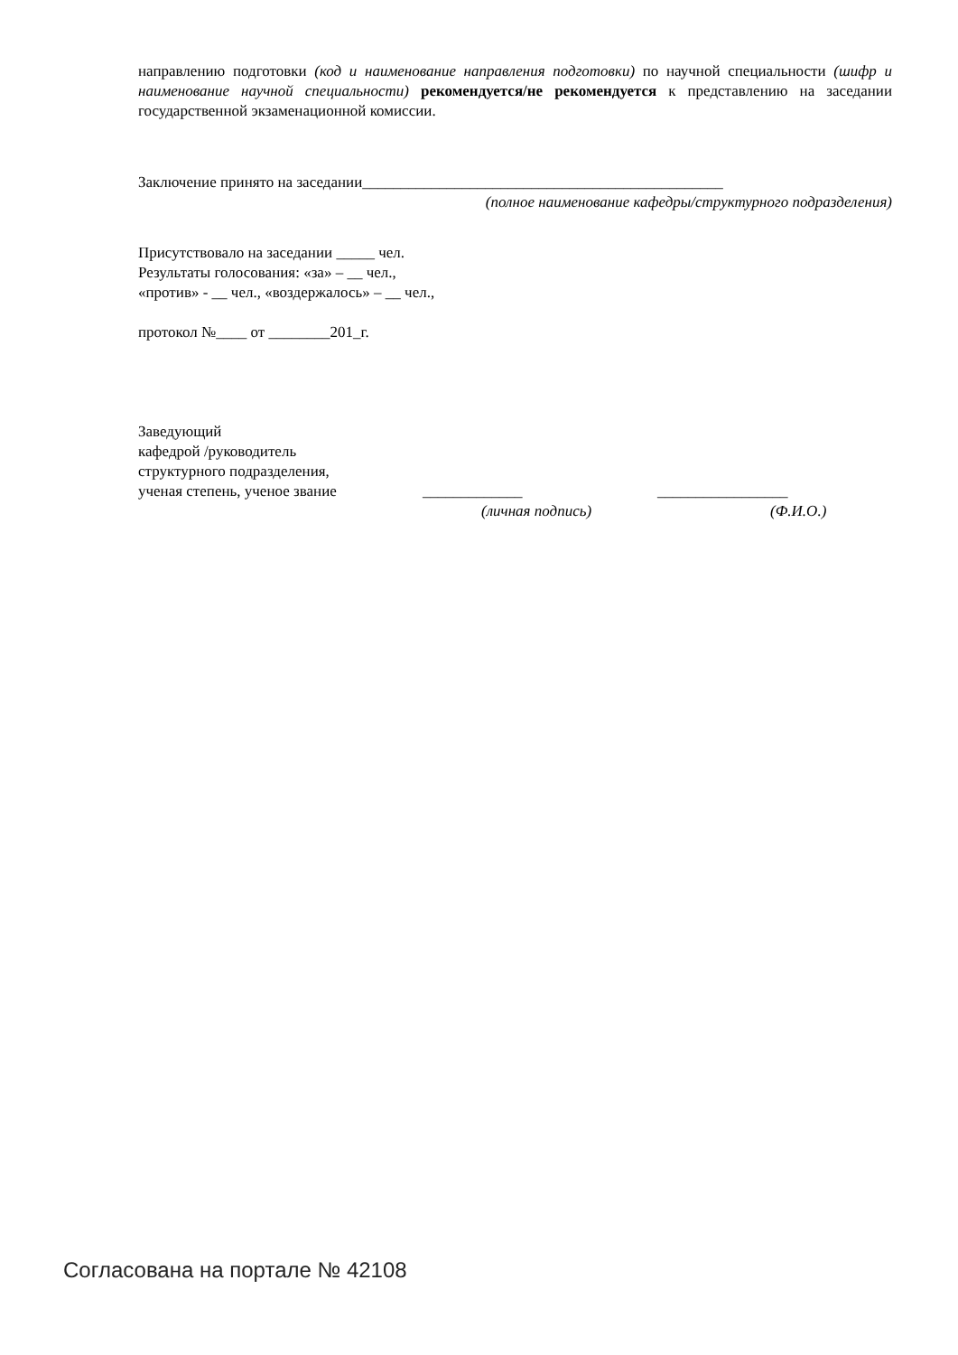направлению подготовки (код и наименование направления подготовки) по научной специальности (шифр и наименование научной специальности) рекомендуется/не рекомендуется к представлению на заседании государственной экзаменационной комиссии.
Заключение принято на заседании_______________________________________________
(полное наименование кафедры/структурного подразделения)
Присутствовало на заседании _____ чел.
Результаты голосования: «за» – __ чел.,
«против» - __ чел., «воздержалось» – __ чел.,
протокол №____ от ________201_г.
Заведующий
кафедрой /руководитель
структурного подразделения,
ученая степень, ученое звание _____________ _________________
(личная подпись) (Ф.И.О.)
Согласована на портале № 42108